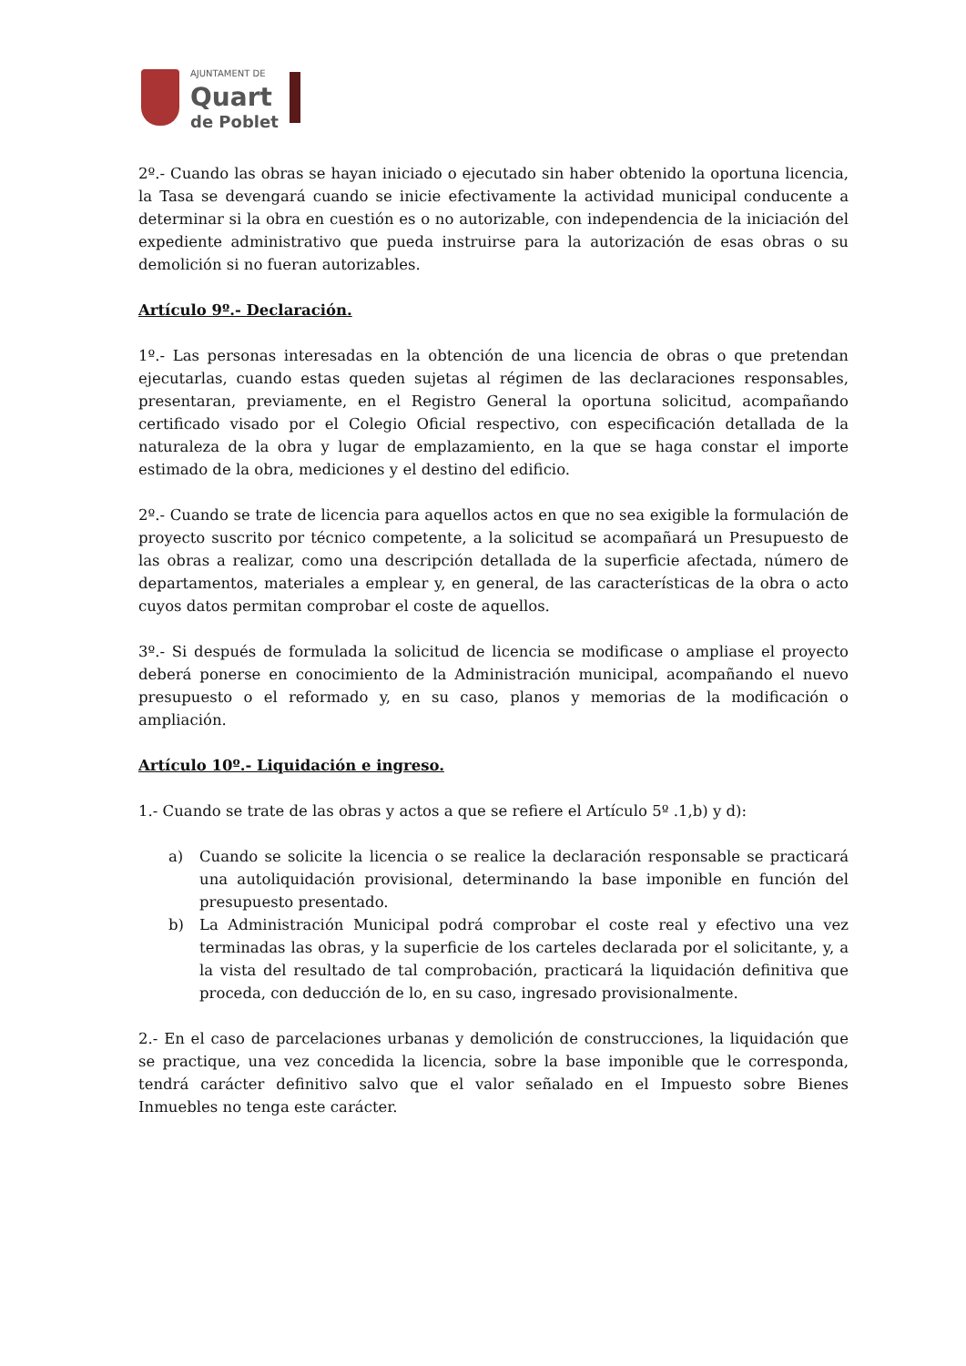AJUNTAMENT DE
Quart
de Poblet
2º.- Cuando las obras se hayan iniciado o ejecutado sin haber obtenido la oportuna licencia, la Tasa se devengará cuando se inicie efectivamente la actividad municipal conducente a determinar si la obra en cuestión es o no autorizable, con independencia de la iniciación del expediente administrativo que pueda instruirse para la autorización de esas obras o su demolición si no fueran autorizables.
Artículo 9º.- Declaración.
1º.- Las personas interesadas en la obtención de una licencia de obras o que pretendan ejecutarlas, cuando estas queden sujetas al régimen de las declaraciones responsables, presentaran, previamente, en el Registro General la oportuna solicitud, acompañando certificado visado por el Colegio Oficial respectivo, con especificación detallada de la naturaleza de la obra y lugar de emplazamiento, en la que se haga constar el importe estimado de la obra, mediciones y el destino del edificio.
2º.- Cuando se trate de licencia para aquellos actos en que no sea exigible la formulación de proyecto suscrito por técnico competente, a la solicitud se acompañará un Presupuesto de las obras a realizar, como una descripción detallada de la superficie afectada, número de departamentos, materiales a emplear y, en general, de las características de la obra o acto cuyos datos permitan comprobar el coste de aquellos.
3º.- Si después de formulada la solicitud de licencia se modificase o ampliase el proyecto deberá ponerse en conocimiento de la Administración municipal, acompañando el nuevo presupuesto o el reformado y, en su caso, planos y memorias de la modificación o ampliación.
Artículo 10º.- Liquidación e ingreso.
1.- Cuando se trate de las obras y actos a que se refiere el Artículo 5º .1,b) y d):
a) Cuando se solicite la licencia o se realice la declaración responsable se practicará una autoliquidación provisional, determinando la base imponible en función del presupuesto presentado.
b) La Administración Municipal podrá comprobar el coste real y efectivo una vez terminadas las obras, y la superficie de los carteles declarada por el solicitante, y, a la vista del resultado de tal comprobación, practicará la liquidación definitiva que proceda, con deducción de lo, en su caso, ingresado provisionalmente.
2.- En el caso de parcelaciones urbanas y demolición de construcciones, la liquidación que se practique, una vez concedida la licencia, sobre la base imponible que le corresponda, tendrá carácter definitivo salvo que el valor señalado en el Impuesto sobre Bienes Inmuebles no tenga este carácter.